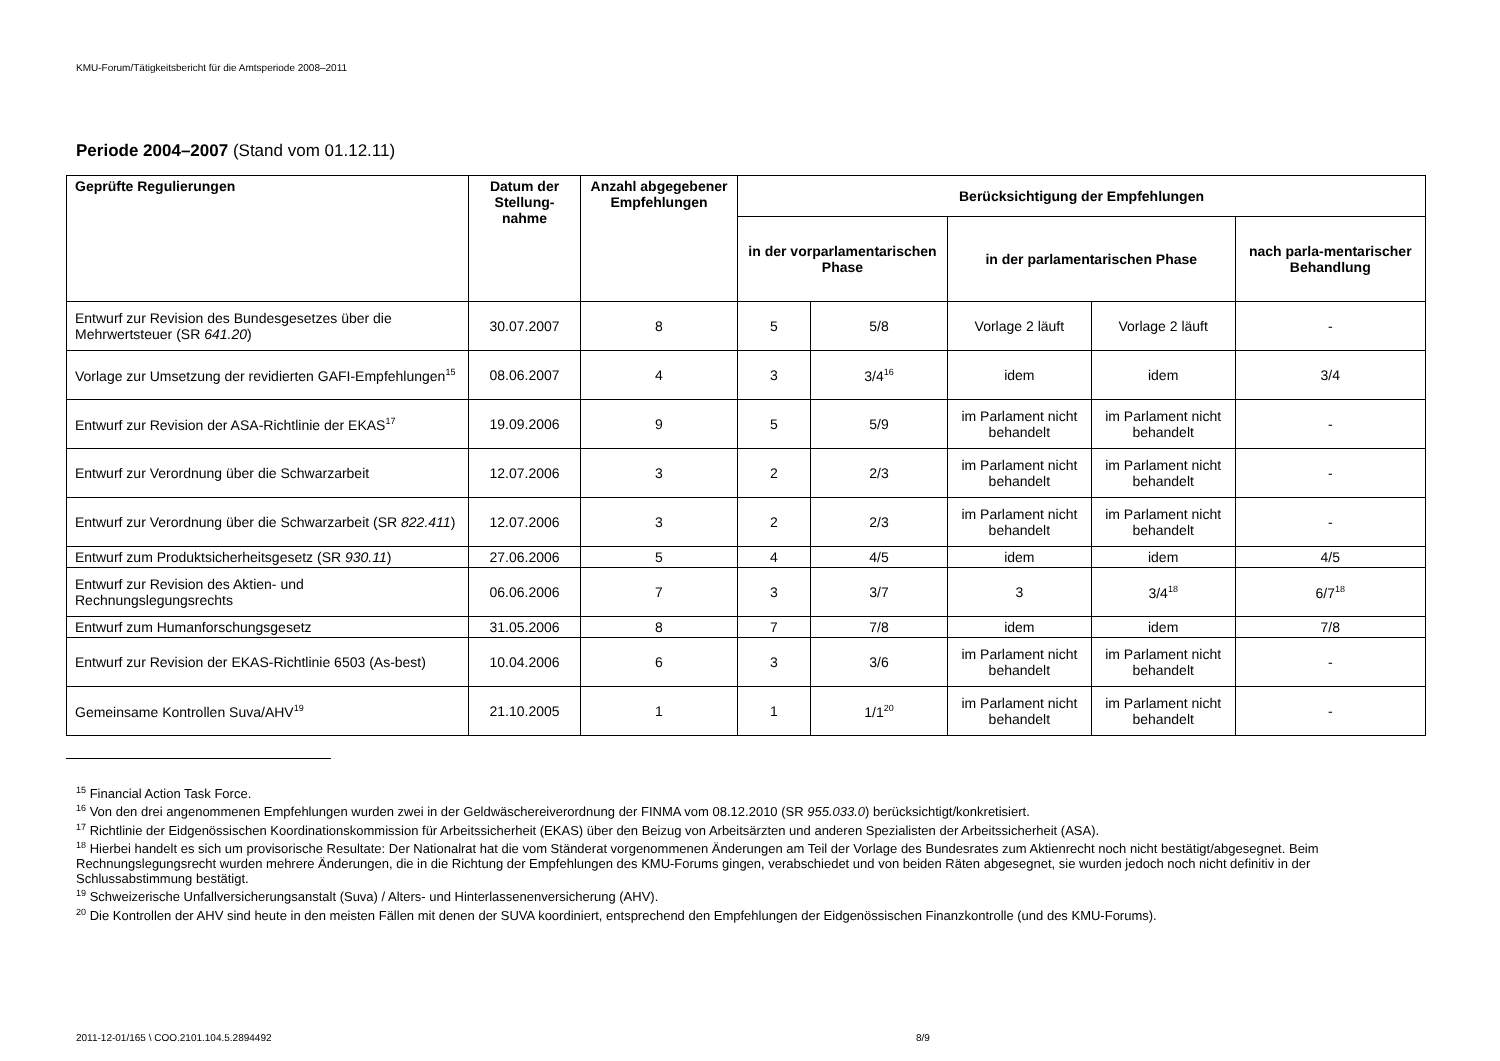KMU-Forum/Tätigkeitsbericht für die Amtsperiode 2008–2011
Periode 2004–2007 (Stand vom 01.12.11)
| Geprüfte Regulierungen | Datum der Stellung-nahme | Anzahl abgegebener Empfehlungen | Berücksichtigung der Empfehlungen | | | | |
| --- | --- | --- | --- | --- | --- | --- | --- |
| | | | in der vorparlamentarischen Phase | | in der parlamentarischen Phase | | nach parla-mentarischer Behandlung |
| Entwurf zur Revision des Bundesgesetzes über die Mehrwertsteuer (SR 641.20 ) | 30.07.2007 | 8 | 5 | 5/8 | Vorlage 2 läuft | Vorlage 2 läuft | - |
| Vorlage zur Umsetzung der revidierten GAFI-Empfehlungen<sup>15</sup> | 08.06.2007 | 4 | 3 | 3/4<sup>16</sup> | idem | idem | 3/4 |
| Entwurf zur Revision der ASA-Richtlinie der EKAS<sup>17</sup> | 19.09.2006 | 9 | 5 | 5/9 | im Parlament nicht behandelt | im Parlament nicht behandelt | - |
| Entwurf zur Verordnung über die Schwarzarbeit | 12.07.2006 | 3 | 2 | 2/3 | im Parlament nicht behandelt | im Parlament nicht behandelt | - |
| Entwurf zur Verordnung über die Schwarzarbeit (SR 822.411 ) | 12.07.2006 | 3 | 2 | 2/3 | im Parlament nicht behandelt | im Parlament nicht behandelt | - |
| Entwurf zum Produktsicherheitsgesetz (SR 930.11 ) | 27.06.2006 | 5 | 4 | 4/5 | idem | idem | 4/5 |
| Entwurf zur Revision des Aktien- und Rechnungslegungsrechts | 06.06.2006 | 7 | 3 | 3/7 | 3 | 3/4<sup>18</sup> | 6/7<sup>18</sup> |
| Entwurf zum Humanforschungsgesetz | 31.05.2006 | 8 | 7 | 7/8 | idem | idem | 7/8 |
| Entwurf zur Revision der EKAS-Richtlinie 6503 (As-best) | 10.04.2006 | 6 | 3 | 3/6 | im Parlament nicht behandelt | im Parlament nicht behandelt | - |
| Gemeinsame Kontrollen Suva/AHV<sup>19</sup> | 21.10.2005 | 1 | 1 | 1/1<sup>20</sup> | im Parlament nicht behandelt | im Parlament nicht behandelt | - |
<sup>15</sup> Financial Action Task Force.
<sup>16</sup> Von den drei angenommenen Empfehlungen wurden zwei in der Geldwäschereiverordnung der FINMA vom 08.12.2010 (SR 955.033.0) berücksichtigt/konkretisiert.
<sup>17</sup> Richtlinie der Eidgenössischen Koordinationskommission für Arbeitssicherheit (EKAS) über den Beizug von Arbeitsärzten und anderen Spezialisten der Arbeitssicherheit (ASA).
<sup>18</sup> Hierbei handelt es sich um provisorische Resultate: Der Nationalrat hat die vom Ständerat vorgenommenen Änderungen am Teil der Vorlage des Bundesrates zum Aktienrecht noch nicht bestätigt/abgesegnet. Beim Rechnungslegungsrecht wurden mehrere Änderungen, die in die Richtung der Empfehlungen des KMU-Forums gingen, verabschiedet und von beiden Räten abgesegnet, sie wurden jedoch noch nicht definitiv in der Schlussabstimmung bestätigt.
<sup>19</sup> Schweizerische Unfallversicherungsanstalt (Suva) / Alters- und Hinterlassenenversicherung (AHV).
<sup>20</sup> Die Kontrollen der AHV sind heute in den meisten Fällen mit denen der SUVA koordiniert, entsprechend den Empfehlungen der Eidgenössischen Finanzkontrolle (und des KMU-Forums).
2011-12-01/165 \ COO.2101.104.5.2894492 8/9